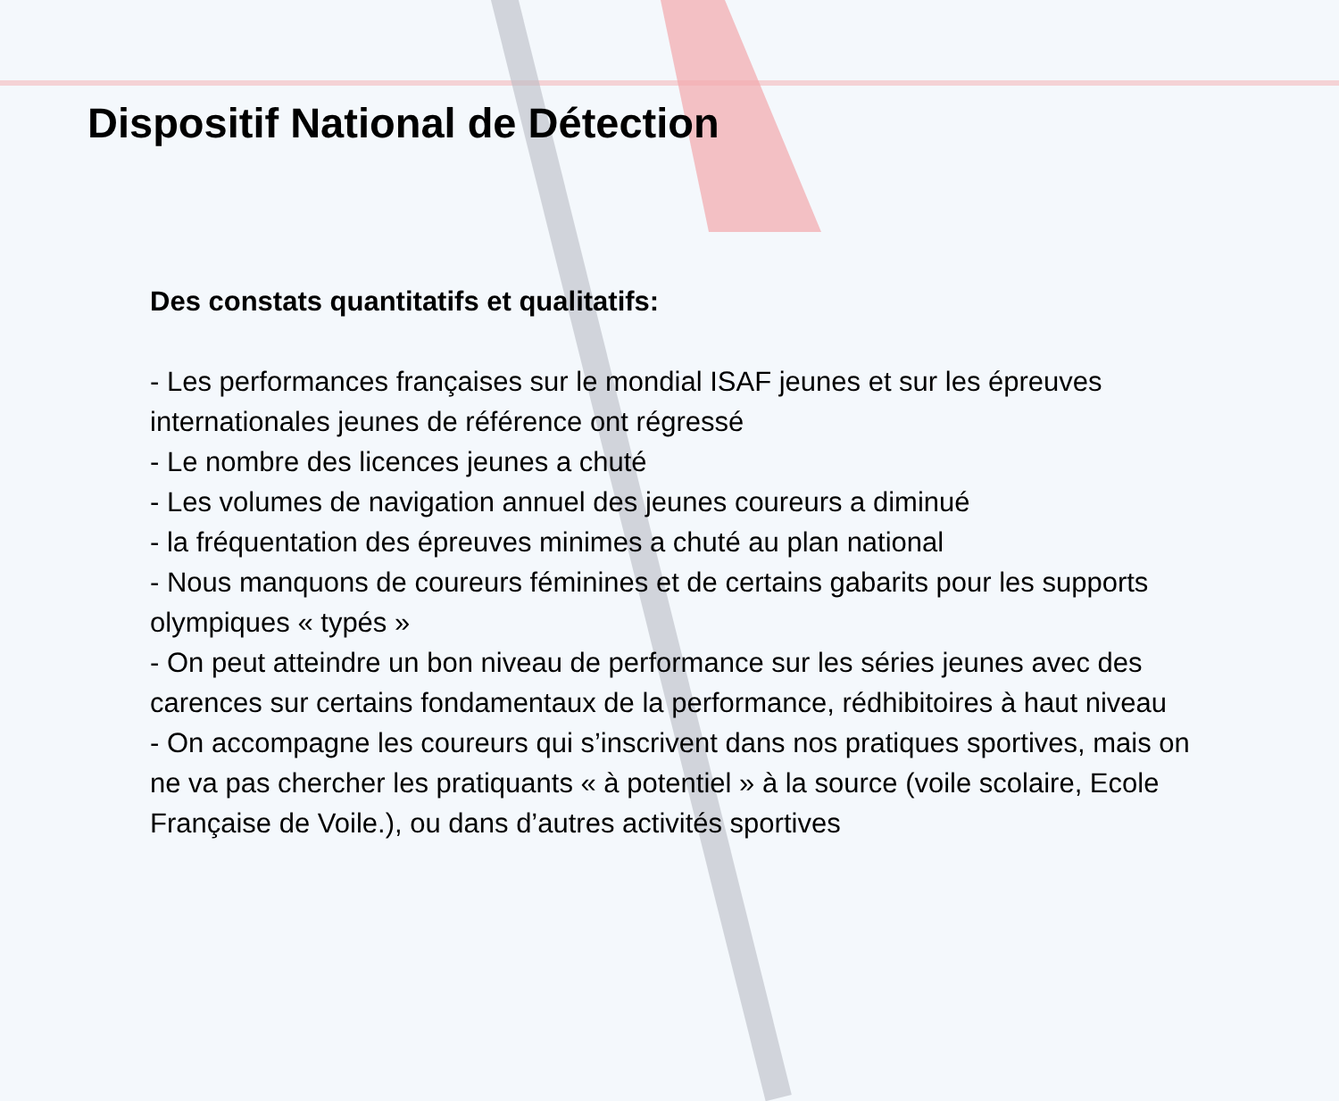Dispositif National de Détection
Des constats quantitatifs et qualitatifs:
- Les performances françaises sur le mondial ISAF jeunes et sur les épreuves internationales jeunes de référence ont régressé
- Le nombre des licences jeunes a chuté
- Les volumes de navigation annuel des jeunes coureurs a diminué
- la fréquentation des épreuves minimes a chuté au plan national
- Nous manquons de coureurs féminines et de certains gabarits pour les supports olympiques « typés »
- On peut atteindre un bon niveau de performance sur les séries jeunes avec des carences sur certains fondamentaux de la performance, rédhibitoires à haut niveau
- On accompagne les coureurs qui s’inscrivent dans nos pratiques sportives, mais on ne va pas chercher les pratiquants « à potentiel » à la source (voile scolaire, Ecole Française de Voile.), ou dans d’autres activités sportives